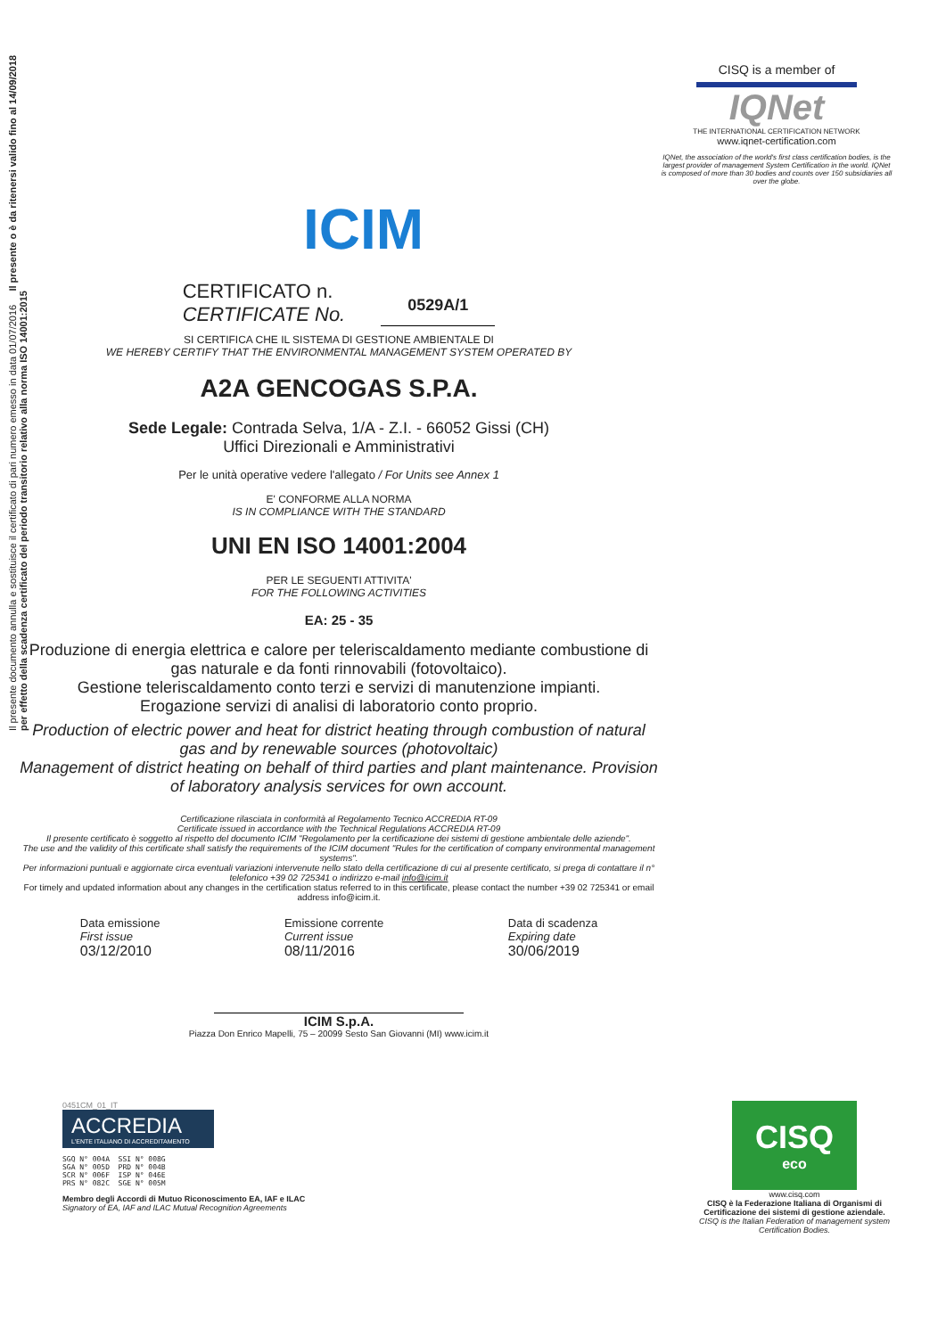Il presente documento annulla e sostituisce il certificato di pari numero emesso in data 01/07/2016 Il presente o è da ritenersi valido fino al 14/09/2018 per effetto della scadenza certificato del periodo transitorio relativo alla norma ISO 14001:2015
ICIM
CISQ is a member of
IQNet
THE INTERNATIONAL CERTIFICATION NETWORK
www.iqnet-certification.com
IQNet, the association of the world's first class certification bodies, is the largest provider of management System Certification in the world. IQNet is composed of more than 30 bodies and counts over 150 subsidiaries all over the globe.
CERTIFICATO n.
CERTIFICATE No.
0529A/1
SI CERTIFICA CHE IL SISTEMA DI GESTIONE AMBIENTALE DI
WE HEREBY CERTIFY THAT THE ENVIRONMENTAL MANAGEMENT SYSTEM OPERATED BY
A2A GENCOGAS S.P.A.
Sede Legale: Contrada Selva, 1/A - Z.I. - 66052 Gissi (CH)
Uffici Direzionali e Amministrativi
Per le unità operative vedere l'allegato / For Units see Annex 1
E' CONFORME ALLA NORMA
IS IN COMPLIANCE WITH THE STANDARD
UNI EN ISO 14001:2004
PER LE SEGUENTI ATTIVITA'
FOR THE FOLLOWING ACTIVITIES
EA: 25 - 35
Produzione di energia elettrica e calore per teleriscaldamento mediante combustione di gas naturale e da fonti rinnovabili (fotovoltaico).
Gestione teleriscaldamento conto terzi e servizi di manutenzione impianti.
Erogazione servizi di analisi di laboratorio conto proprio.
Production of electric power and heat for district heating through combustion of natural gas and by renewable sources (photovoltaic)
Management of district heating on behalf of third parties and plant maintenance. Provision of laboratory analysis services for own account.
Certificazione rilasciata in conformità al Regolamento Tecnico ACCREDIA RT-09
Certificate issued in accordance with the Technical Regulations ACCREDIA RT-09
Il presente certificato è soggetto al rispetto del documento ICIM "Regolamento per la certificazione dei sistemi di gestione ambientale delle aziende".
The use and the validity of this certificate shall satisfy the requirements of the ICIM document "Rules for the certification of company environmental management systems".
Per informazioni puntuali e aggiornate circa eventuali variazioni intervenute nello stato della certificazione di cui al presente certificato, si prega di contattare il n° telefonico +39 02 725341 o indirizzo e-mail info@icim.it
For timely and updated information about any changes in the certification status referred to in this certificate, please contact the number +39 02 725341 or email address info@icim.it.
Data emissione
First issue
03/12/2010
Emissione corrente
Current issue
08/11/2016
Data di scadenza
Expiring date
30/06/2019
ICIM S.p.A.
Piazza Don Enrico Mapelli, 75 – 20099 Sesto San Giovanni (MI) www.icim.it
0451CM_01_IT
ACCREDIA
L'ENTE ITALIANO DI ACCREDITAMENTO
SGQ N° 004A  SSI N° 008G
SGA N° 005D  PRD N° 004B
SCR N° 006F  ISP N° 046E
PRS N° 082C  SGE N° 005M
Membro degli Accordi di Mutuo Riconoscimento EA, IAF e ILAC
Signatory of EA, IAF and ILAC Mutual Recognition Agreements
CISQ
eco
www.cisq.com
CISQ è la Federazione Italiana di Organismi di Certificazione dei sistemi di gestione aziendale.
CISQ is the Italian Federation of management system Certification Bodies.